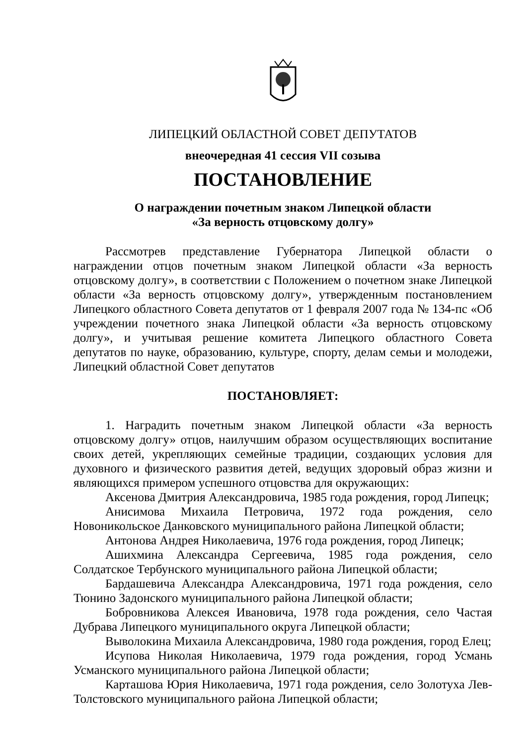ЛИПЕЦКИЙ ОБЛАСТНОЙ СОВЕТ ДЕПУТАТОВ
внеочередная 41 сессия VII созыва
ПОСТАНОВЛЕНИЕ
О награждении почетным знаком Липецкой области
«За верность отцовскому долгу»
Рассмотрев представление Губернатора Липецкой области о награждении отцов почетным знаком Липецкой области «За верность отцовскому долгу», в соответствии с Положением о почетном знаке Липецкой области «За верность отцовскому долгу», утвержденным постановлением Липецкого областного Совета депутатов от 1 февраля 2007 года № 134-пс «Об учреждении почетного знака Липецкой области «За верность отцовскому долгу», и учитывая решение комитета Липецкого областного Совета депутатов по науке, образованию, культуре, спорту, делам семьи и молодежи, Липецкий областной Совет депутатов
ПОСТАНОВЛЯЕТ:
1. Наградить почетным знаком Липецкой области «За верность отцовскому долгу» отцов, наилучшим образом осуществляющих воспитание своих детей, укрепляющих семейные традиции, создающих условия для духовного и физического развития детей, ведущих здоровый образ жизни и являющихся примером успешного отцовства для окружающих:
Аксенова Дмитрия Александровича, 1985 года рождения, город Липецк;
Анисимова Михаила Петровича, 1972 года рождения, село Новоникольское Данковского муниципального района Липецкой области;
Антонова Андрея Николаевича, 1976 года рождения, город Липецк;
Ашихмина Александра Сергеевича, 1985 года рождения, село Солдатское Тербунского муниципального района Липецкой области;
Бардашевича Александра Александровича, 1971 года рождения, село Тюнино Задонского муниципального района Липецкой области;
Бобровникова Алексея Ивановича, 1978 года рождения, село Частая Дубрава Липецкого муниципального округа Липецкой области;
Выволокина Михаила Александровича, 1980 года рождения, город Елец;
Исупова Николая Николаевича, 1979 года рождения, город Усмань Усманского муниципального района Липецкой области;
Карташова Юрия Николаевича, 1971 года рождения, село Золотуха Лев-Толстовского муниципального района Липецкой области;